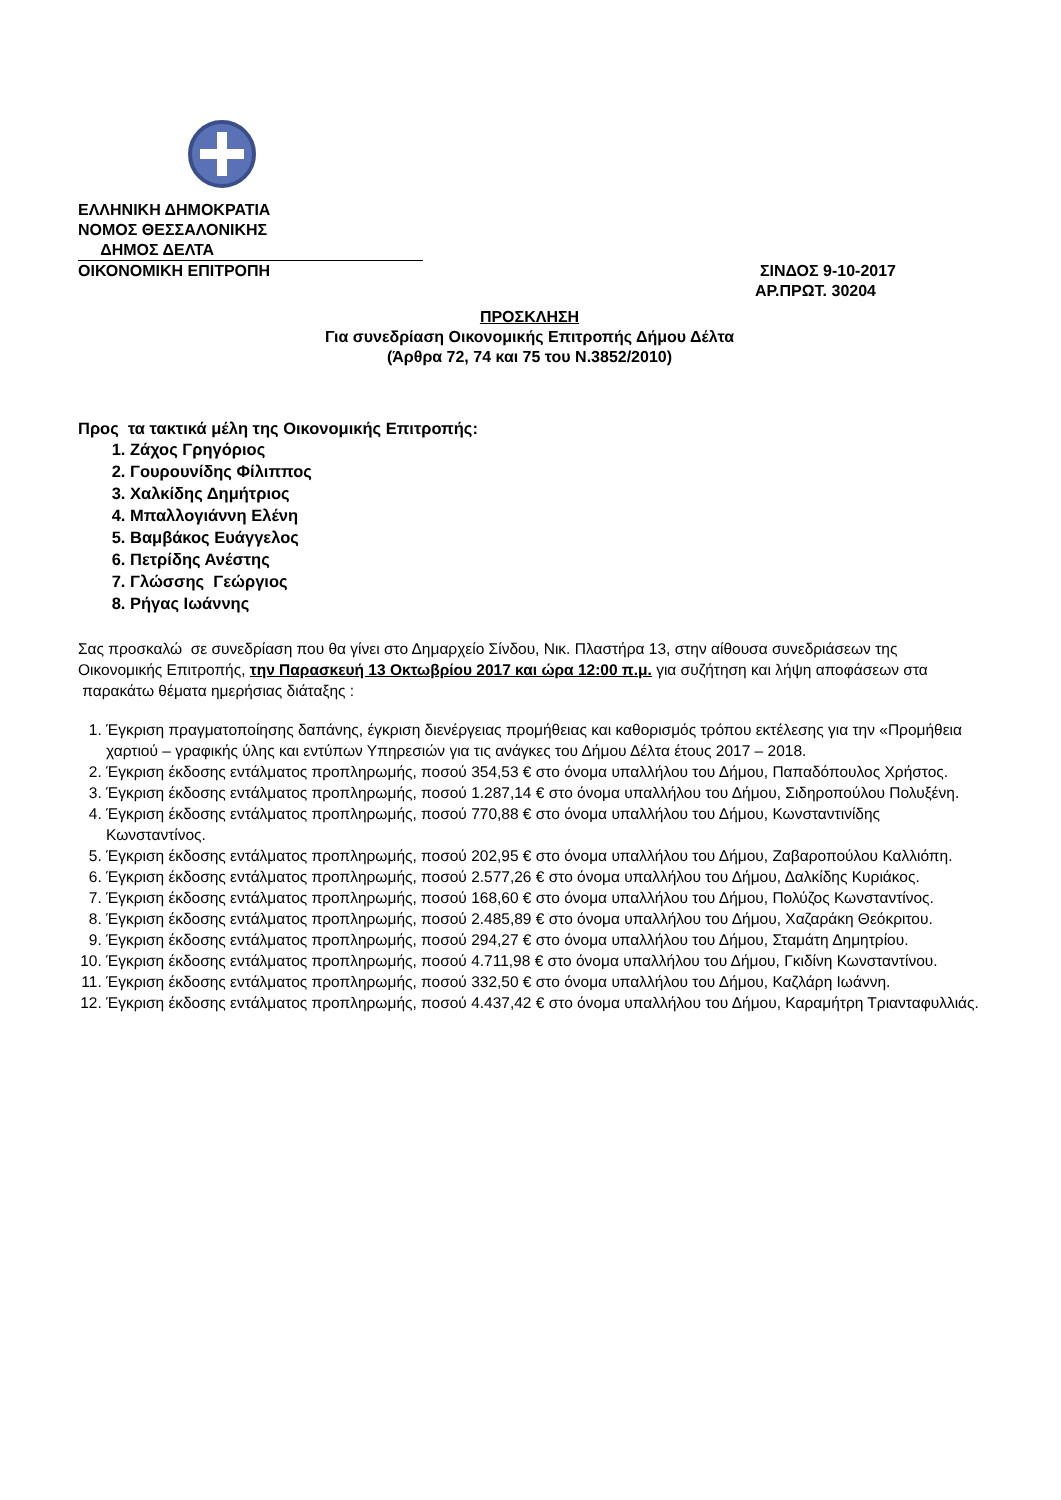ΕΛΛΗΝΙΚΗ ΔΗΜΟΚΡΑΤΙΑ
ΝΟΜΟΣ ΘΕΣΣΑΛΟΝΙΚΗΣ
ΔΗΜΟΣ ΔΕΛΤΑ
ΟΙΚΟΝΟΜΙΚΗ ΕΠΙΤΡΟΠΗ ΣΙΝΔΟΣ 9-10-2017
ΑΡ.ΠΡΩΤ. 30204
ΠΡΟΣΚΛΗΣΗ
Για συνεδρίαση Οικονομικής Επιτροπής Δήμου Δέλτα
(Άρθρα 72, 74 και 75 του Ν.3852/2010)
Προς τα τακτικά μέλη της Οικονομικής Επιτροπής:
1. Ζάχος Γρηγόριος
2. Γουρουνίδης Φίλιππος
3. Χαλκίδης Δημήτριος
4. Μπαλλογιάννη Ελένη
5. Βαμβάκος Ευάγγελος
6. Πετρίδης Ανέστης
7. Γλώσσης Γεώργιος
8. Ρήγας Ιωάννης
Σας προσκαλώ σε συνεδρίαση που θα γίνει στο Δημαρχείο Σίνδου, Νικ. Πλαστήρα 13, στην αίθουσα συνεδριάσεων της Οικονομικής Επιτροπής, την Παρασκευή 13 Οκτωβρίου 2017 και ώρα 12:00 π.μ. για συζήτηση και λήψη αποφάσεων στα παρακάτω θέματα ημερήσιας διάταξης :
1. Έγκριση πραγματοποίησης δαπάνης, έγκριση διενέργειας προμήθειας και καθορισμός τρόπου εκτέλεσης για την «Προμήθεια χαρτιού – γραφικής ύλης και εντύπων Υπηρεσιών για τις ανάγκες του Δήμου Δέλτα έτους 2017 – 2018.
2. Έγκριση έκδοσης εντάλματος προπληρωμής, ποσού 354,53 € στο όνομα υπαλλήλου του Δήμου, Παπαδόπουλος Χρήστος.
3. Έγκριση έκδοσης εντάλματος προπληρωμής, ποσού 1.287,14 € στο όνομα υπαλλήλου του Δήμου, Σιδηροπούλου Πολυξένη.
4. Έγκριση έκδοσης εντάλματος προπληρωμής, ποσού 770,88 € στο όνομα υπαλλήλου του Δήμου, Κωνσταντινίδης Κωνσταντίνος.
5. Έγκριση έκδοσης εντάλματος προπληρωμής, ποσού 202,95 € στο όνομα υπαλλήλου του Δήμου, Ζαβαροπούλου Καλλιόπη.
6. Έγκριση έκδοσης εντάλματος προπληρωμής, ποσού 2.577,26 € στο όνομα υπαλλήλου του Δήμου, Δαλκίδης Κυριάκος.
7. Έγκριση έκδοσης εντάλματος προπληρωμής, ποσού 168,60 € στο όνομα υπαλλήλου του Δήμου, Πολύζος Κωνσταντίνος.
8. Έγκριση έκδοσης εντάλματος προπληρωμής, ποσού 2.485,89 € στο όνομα υπαλλήλου του Δήμου, Χαζαράκη Θεόκριτου.
9. Έγκριση έκδοσης εντάλματος προπληρωμής, ποσού 294,27 € στο όνομα υπαλλήλου του Δήμου, Σταμάτη Δημητρίου.
10. Έγκριση έκδοσης εντάλματος προπληρωμής, ποσού 4.711,98 € στο όνομα υπαλλήλου του Δήμου, Γκιδίνη Κωνσταντίνου.
11. Έγκριση έκδοσης εντάλματος προπληρωμής, ποσού 332,50 € στο όνομα υπαλλήλου του Δήμου, Καζλάρη Ιωάννη.
12. Έγκριση έκδοσης εντάλματος προπληρωμής, ποσού 4.437,42 € στο όνομα υπαλλήλου του Δήμου, Καραμήτρη Τριανταφυλλιάς.